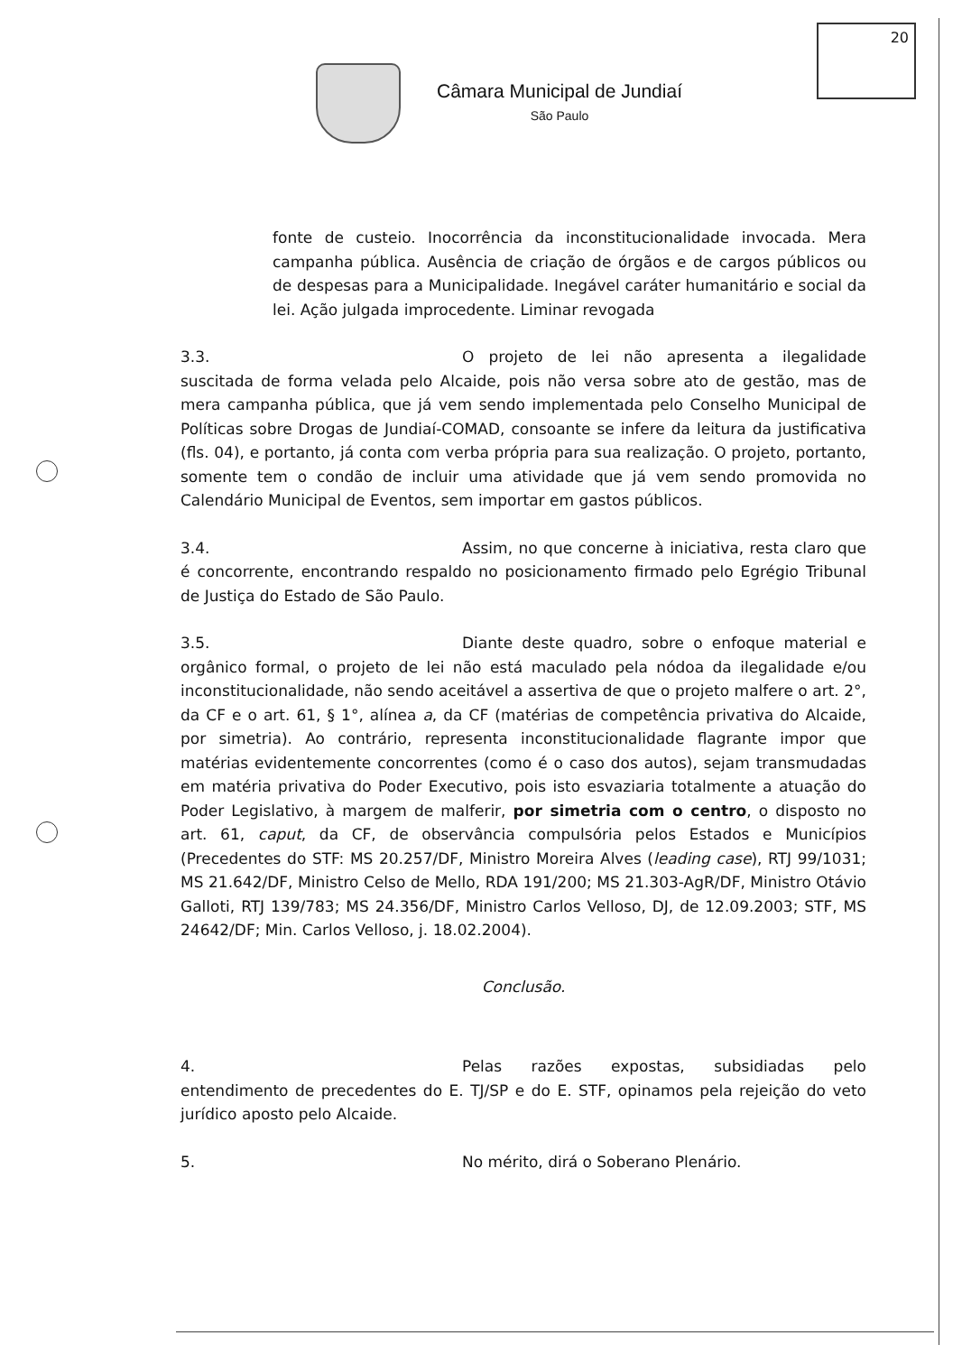20
Câmara Municipal de Jundiaí
São Paulo
fonte de custeio. Inocorrência da inconstitucionalidade invocada. Mera campanha pública. Ausência de criação de órgãos e de cargos públicos ou de despesas para a Municipalidade. Inegável caráter humanitário e social da lei. Ação julgada improcedente. Liminar revogada
3.3. O projeto de lei não apresenta a ilegalidade suscitada de forma velada pelo Alcaide, pois não versa sobre ato de gestão, mas de mera campanha pública, que já vem sendo implementada pelo Conselho Municipal de Políticas sobre Drogas de Jundiaí-COMAD, consoante se infere da leitura da justificativa (fls. 04), e portanto, já conta com verba própria para sua realização. O projeto, portanto, somente tem o condão de incluir uma atividade que já vem sendo promovida no Calendário Municipal de Eventos, sem importar em gastos públicos.
3.4. Assim, no que concerne à iniciativa, resta claro que é concorrente, encontrando respaldo no posicionamento firmado pelo Egrégio Tribunal de Justiça do Estado de São Paulo.
3.5. Diante deste quadro, sobre o enfoque material e orgânico formal, o projeto de lei não está maculado pela nódoa da ilegalidade e/ou inconstitucionalidade, não sendo aceitável a assertiva de que o projeto malfere o art. 2°, da CF e o art. 61, § 1°, alínea a, da CF (matérias de competência privativa do Alcaide, por simetria). Ao contrário, representa inconstitucionalidade flagrante impor que matérias evidentemente concorrentes (como é o caso dos autos), sejam transmudadas em matéria privativa do Poder Executivo, pois isto esvaziaria totalmente a atuação do Poder Legislativo, à margem de malferir, por simetria com o centro, o disposto no art. 61, caput, da CF, de observância compulsória pelos Estados e Municípios (Precedentes do STF: MS 20.257/DF, Ministro Moreira Alves (leading case), RTJ 99/1031; MS 21.642/DF, Ministro Celso de Mello, RDA 191/200; MS 21.303-AgR/DF, Ministro Otávio Galloti, RTJ 139/783; MS 24.356/DF, Ministro Carlos Velloso, DJ, de 12.09.2003; STF, MS 24642/DF; Min. Carlos Velloso, j. 18.02.2004).
Conclusão.
4. Pelas razões expostas, subsidiadas pelo entendimento de precedentes do E. TJ/SP e do E. STF, opinamos pela rejeição do veto jurídico aposto pelo Alcaide.
5. No mérito, dirá o Soberano Plenário.